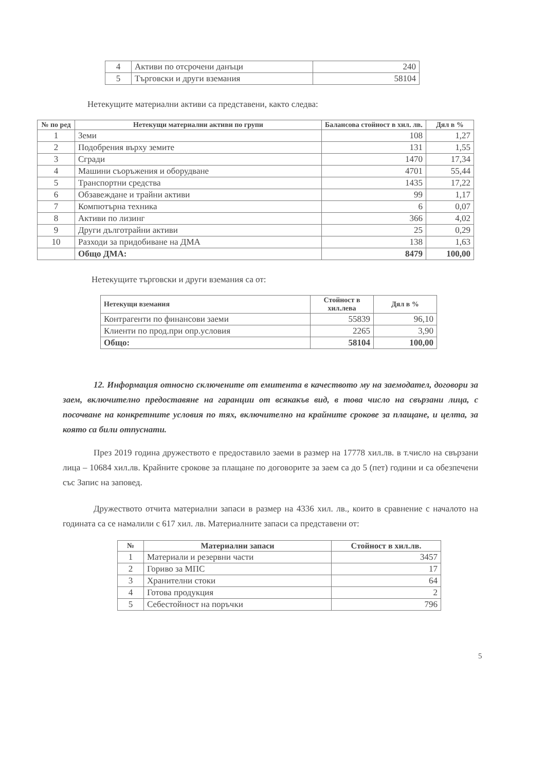| 4 | Активи по отсрочени данъци | 240 |
| 5 | Търговски и други вземания | 58104 |
Нетекущите материални активи са представени, както следва:
| № по ред | Нетекущи материални активи по групи | Балансова стойност в хил. лв. | Дял в % |
| --- | --- | --- | --- |
| 1 | Земи | 108 | 1,27 |
| 2 | Подобрения върху земите | 131 | 1,55 |
| 3 | Сгради | 1470 | 17,34 |
| 4 | Машини съоръжения и оборудване | 4701 | 55,44 |
| 5 | Транспортни средства | 1435 | 17,22 |
| 6 | Обзавеждане и трайни активи | 99 | 1,17 |
| 7 | Компютърна техника | 6 | 0,07 |
| 8 | Активи по лизинг | 366 | 4,02 |
| 9 | Други дълготрайни активи | 25 | 0,29 |
| 10 | Разходи за придобиване на ДМА | 138 | 1,63 |
| | Общо ДМА: | 8479 | 100,00 |
Нетекущите търговски и други вземания са от:
| Нетекущи вземания | Стойност в хил.лева | Дял в % |
| --- | --- | --- |
| Контрагенти по финансови заеми | 55839 | 96,10 |
| Клиенти по прод.при опр.условия | 2265 | 3,90 |
| Общо: | 58104 | 100,00 |
12. Информация относно сключените от емитента в качеството му на заемодател, договори за заем, включително предоставяне на гаранции от всякакъв вид, в това число на свързани лица, с посочване на конкретните условия по тях, включително на крайните срокове за плащане, и целта, за която са били отпуснати.
През 2019 година дружеството е предоставило заеми в размер на 17778 хил.лв. в т.число на свързани лица – 10684 хил.лв. Крайните срокове за плащане по договорите за заем са до 5 (пет) години и са обезпечени със Запис на заповед.
Дружеството отчита материални запаси в размер на 4336 хил. лв., които в сравнение с началото на годината са се намалили с 617 хил. лв. Материалните запаси са представени от:
| № | Материални запаси | Стойност в хил.лв. |
| --- | --- | --- |
| 1 | Материали и резервни части | 3457 |
| 2 | Гориво за МПС | 17 |
| 3 | Хранителни стоки | 64 |
| 4 | Готова продукция | 2 |
| 5 | Себестойност на поръчки | 796 |
5